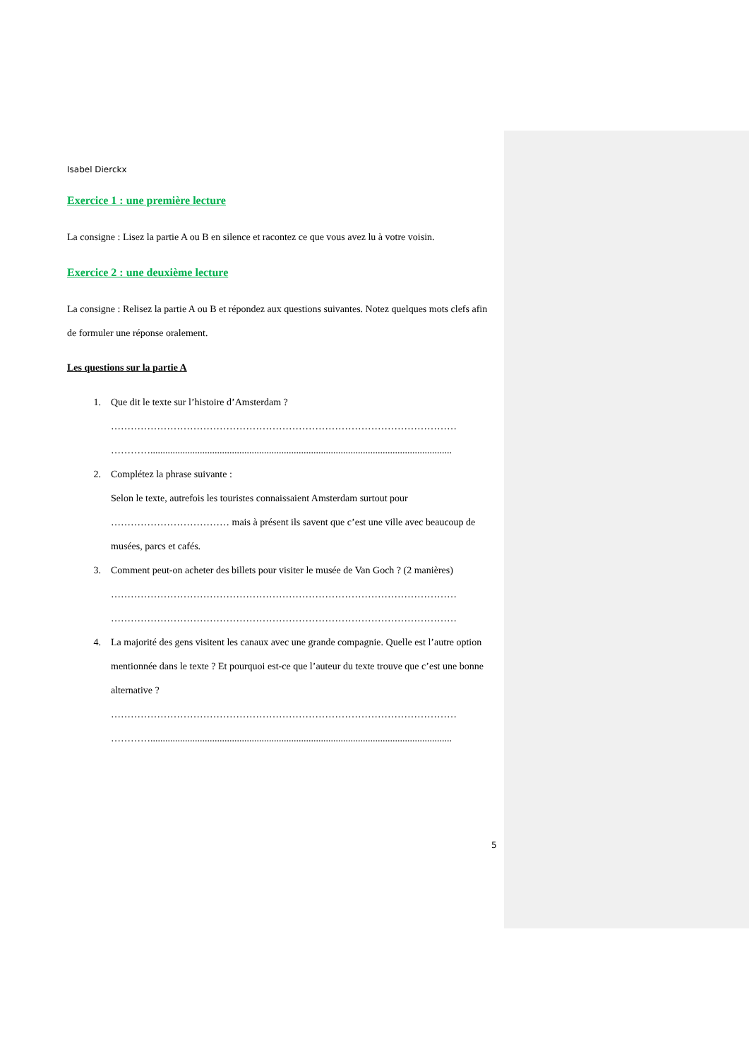Isabel Dierckx
Exercice 1 : une première lecture
La consigne : Lisez la partie A ou B en silence et racontez ce que vous avez lu à votre voisin.
Exercice 2 : une deuxième lecture
La consigne : Relisez la partie A ou B et répondez aux questions suivantes. Notez quelques mots clefs afin de formuler une réponse oralement.
Les questions sur la partie A
1. Que dit le texte sur l’histoire d’Amsterdam ?
……………………………………………………………………………………………
…………..........................................................................................................................
2. Complétez la phrase suivante :
Selon le texte, autrefois les touristes connaissaient Amsterdam surtout pour ……………………………… mais à présent ils savent que c’est une ville avec beaucoup de musées, parcs et cafés.
3. Comment peut-on acheter des billets pour visiter le musée de Van Goch ? (2 manières)
……………………………………………………………………………………………
……………………………………………………………………………………………
4. La majorité des gens visitent les canaux avec une grande compagnie. Quelle est l’autre option mentionnée dans le texte ? Et pourquoi est-ce que l’auteur du texte trouve que c’est une bonne alternative ?
……………………………………………………………………………………………
…………..........................................................................................................................
5